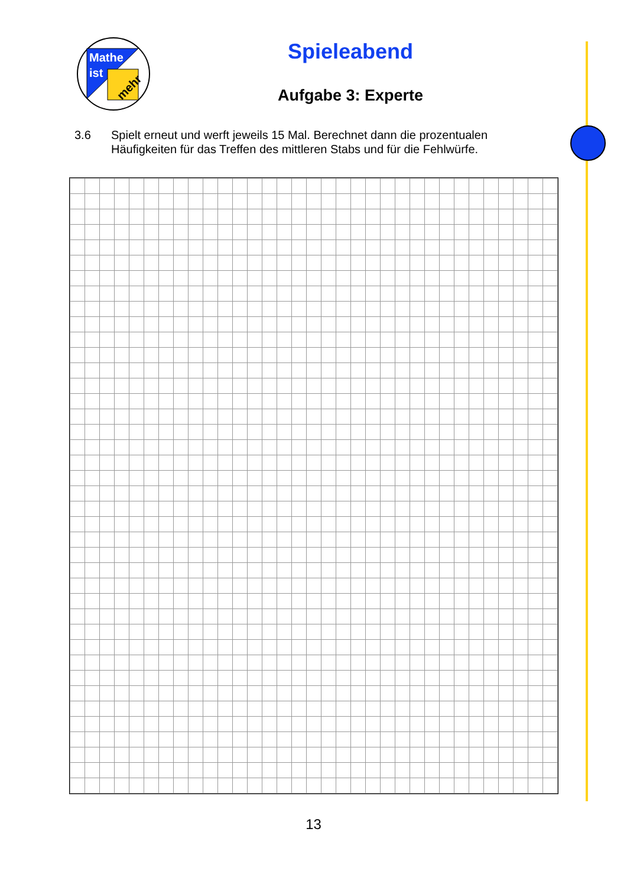Mathe
ist
mehr
Spieleabend
Aufgabe 3: Experte
3.6 Spielt erneut und werft jeweils 15 Mal. Berechnet dann die prozentualen
Häufigkeiten für das Treffen des mittleren Stabs und für die Fehlwürfe.
13